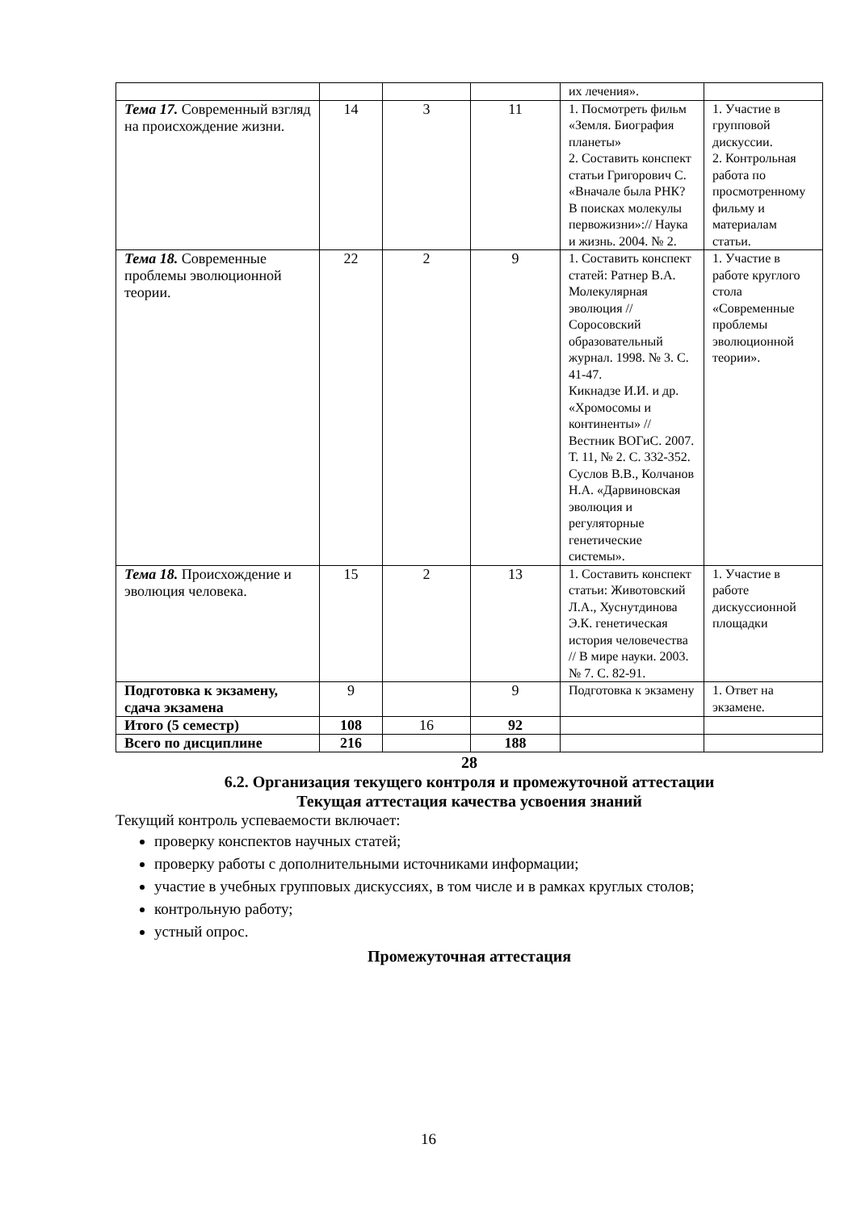| | | | | их лечения». | |
| Тема 17. Современный взгляд на происхождение жизни. | 14 | 3 | 11 | 1. Посмотреть фильм «Земля. Биография планеты» 2. Составить конспект статьи Григорович С. «Вначале была РНК? В поисках молекулы первожизни»:// Наука и жизнь. 2004. № 2. | 1. Участие в групповой дискуссии. 2. Контрольная работа по просмотренному фильму и материалам статьи. |
| Тема 18. Современные проблемы эволюционной теории. | 22 | 2 | 9 | 1. Составить конспект статей: Ратнер В.А. Молекулярная эволюция // Соросовский образовательный журнал. 1998. № 3. С. 41-47. Кикнадзе И.И. и др. «Хромосомы и континенты» // Вестник ВОГиС. 2007. Т. 11, № 2. С. 332-352. Суслов В.В., Колчанов Н.А. «Дарвиновская эволюция и регуляторные генетические системы». | 1. Участие в работе круглого стола «Современные проблемы эволюционной теории». |
| Тема 18. Происхождение и эволюция человека. | 15 | 2 | 13 | 1. Составить конспект статьи: Животовский Л.А., Хуснутдинова Э.К. генетическая история человечества // В мире науки. 2003. № 7. С. 82-91. | 1. Участие в работе дискуссионной площадки |
| Подготовка к экзамену, сдача экзамена | 9 | | 9 | Подготовка к экзамену | 1. Ответ на экзамене. |
| Итого (5 семестр) | 108 | 16 | 92 | | |
| Всего по дисциплине | 216 | | 188 | | |
28
6.2. Организация текущего контроля и промежуточной аттестации
Текущая аттестация качества усвоения знаний
Текущий контроль успеваемости включает:
проверку конспектов научных статей;
проверку работы с дополнительными источниками информации;
участие в учебных групповых дискуссиях, в том числе и в рамках круглых столов;
контрольную работу;
устный опрос.
Промежуточная аттестация
16